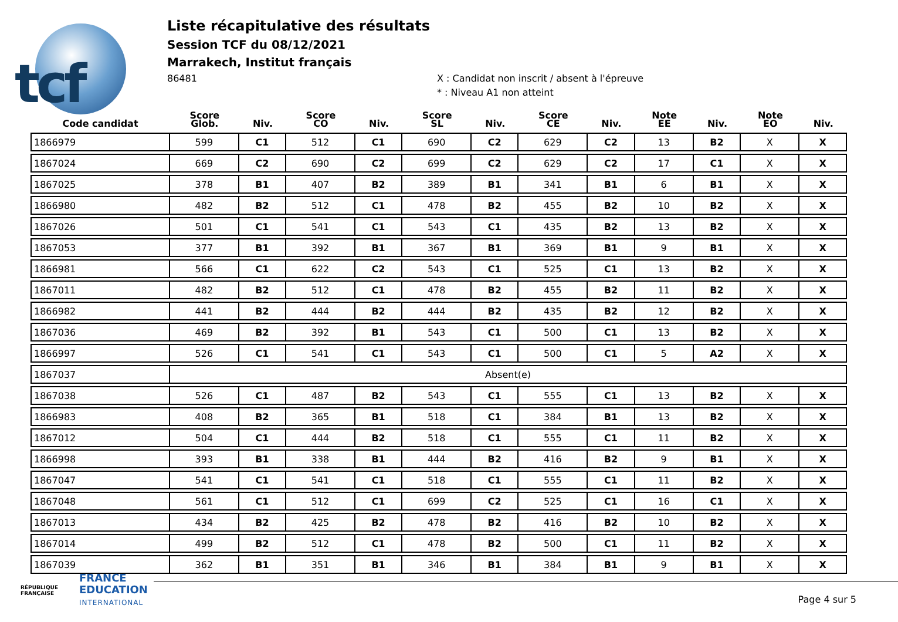tcf
Liste récapitulative des résultats
Session TCF du 08/12/2021
Marrakech, Institut français
86481
X : Candidat non inscrit / absent à l'épreuve
* : Niveau A1 non atteint
| Code candidat | Score Glob. | Niv. | Score CO | Niv. | Score SL | Niv. | Score CE | Niv. | Note EE | Niv. | Note EO | Niv. |
| --- | --- | --- | --- | --- | --- | --- | --- | --- | --- | --- | --- | --- |
| 1866979 | 599 | C1 | 512 | C1 | 690 | C2 | 629 | C2 | 13 | B2 | X | X |
| 1867024 | 669 | C2 | 690 | C2 | 699 | C2 | 629 | C2 | 17 | C1 | X | X |
| 1867025 | 378 | B1 | 407 | B2 | 389 | B1 | 341 | B1 | 6 | B1 | X | X |
| 1866980 | 482 | B2 | 512 | C1 | 478 | B2 | 455 | B2 | 10 | B2 | X | X |
| 1867026 | 501 | C1 | 541 | C1 | 543 | C1 | 435 | B2 | 13 | B2 | X | X |
| 1867053 | 377 | B1 | 392 | B1 | 367 | B1 | 369 | B1 | 9 | B1 | X | X |
| 1866981 | 566 | C1 | 622 | C2 | 543 | C1 | 525 | C1 | 13 | B2 | X | X |
| 1867011 | 482 | B2 | 512 | C1 | 478 | B2 | 455 | B2 | 11 | B2 | X | X |
| 1866982 | 441 | B2 | 444 | B2 | 444 | B2 | 435 | B2 | 12 | B2 | X | X |
| 1867036 | 469 | B2 | 392 | B1 | 543 | C1 | 500 | C1 | 13 | B2 | X | X |
| 1866997 | 526 | C1 | 541 | C1 | 543 | C1 | 500 | C1 | 5 | A2 | X | X |
| 1867037 | Absent(e) | | | | | | | | | | | |
| 1867038 | 526 | C1 | 487 | B2 | 543 | C1 | 555 | C1 | 13 | B2 | X | X |
| 1866983 | 408 | B2 | 365 | B1 | 518 | C1 | 384 | B1 | 13 | B2 | X | X |
| 1867012 | 504 | C1 | 444 | B2 | 518 | C1 | 555 | C1 | 11 | B2 | X | X |
| 1866998 | 393 | B1 | 338 | B1 | 444 | B2 | 416 | B2 | 9 | B1 | X | X |
| 1867047 | 541 | C1 | 541 | C1 | 518 | C1 | 555 | C1 | 11 | B2 | X | X |
| 1867048 | 561 | C1 | 512 | C1 | 699 | C2 | 525 | C1 | 16 | C1 | X | X |
| 1867013 | 434 | B2 | 425 | B2 | 478 | B2 | 416 | B2 | 10 | B2 | X | X |
| 1867014 | 499 | B2 | 512 | C1 | 478 | B2 | 500 | C1 | 11 | B2 | X | X |
| 1867039 | 362 | B1 | 351 | B1 | 346 | B1 | 384 | B1 | 9 | B1 | X | X |
RÉPUBLIQUE FRANÇAISE
FRANCE
EDUCATION
INTERNATIONAL
Page 4 sur 5